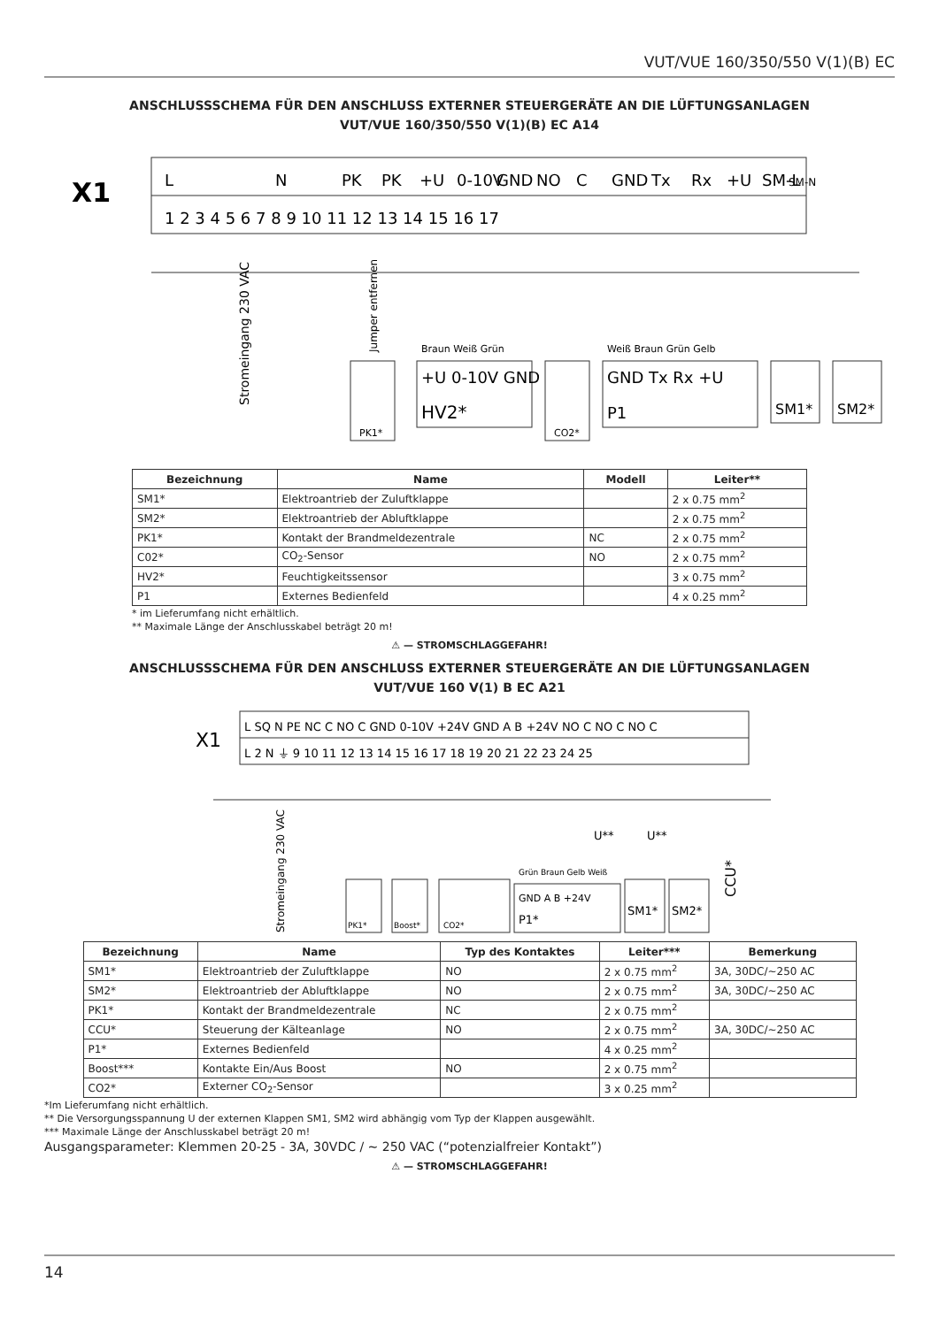VUT/VUE 160/350/550 V(1)(B) EC
ANSCHLUSSSCHEMA FÜR DEN ANSCHLUSS EXTERNER STEUERGERÄTE AN DIE LÜFTUNGSANLAGEN
VUT/VUE 160/350/550 V(1)(B) EC A14
X1
L
N
PK
PK
+U
0-10V
GND
NO
C
GND
Tx
Rx
+U
SM-L
SM-N
1 2 3 4 5 6 7 8 9 10 11 12 13 14 15 16 17
Stromeingang 230 VAC
Jumper entfernen
PK1*
+U 0-10V GND
HV2*
Braun Weiß Grün
CO2*
GND Tx Rx +U
P1
Weiß Braun Grün Gelb
SM1*
SM2*
| Bezeichnung | Name | Modell | Leiter** |
| --- | --- | --- | --- |
| SM1* | Elektroantrieb der Zuluftklappe | | 2 x 0.75 mm<sup>2</sup> |
| SM2* | Elektroantrieb der Abluftklappe | | 2 x 0.75 mm<sup>2</sup> |
| PK1* | Kontakt der Brandmeldezentrale | NC | 2 x 0.75 mm<sup>2</sup> |
| C02* | CO<sub>2</sub>-Sensor | NO | 2 x 0.75 mm<sup>2</sup> |
| HV2* | Feuchtigkeitssensor | | 3 x 0.75 mm<sup>2</sup> |
| P1 | Externes Bedienfeld | | 4 x 0.25 mm<sup>2</sup> |
* im Lieferumfang nicht erhältlich.
** Maximale Länge der Anschlusskabel beträgt 20 m!
⚠ — STROMSCHLAGGEFAHR!
ANSCHLUSSSCHEMA FÜR DEN ANSCHLUSS EXTERNER STEUERGERÄTE AN DIE LÜFTUNGSANLAGEN
VUT/VUE 160 V(1) B EC A21
X1
L SQ N PE NC C NO C GND 0-10V +24V GND A B +24V NO C NO C NO C
L 2 N ⏚ 9 10 11 12 13 14 15 16 17 18 19 20 21 22 23 24 25
Stromeingang 230 VAC
U**
U**
CCU*
PK1*
Boost*
CO2*
GND A B +24V
P1*
Grün Braun Gelb Weiß
SM1*
SM2*
| Bezeichnung | Name | Typ des Kontaktes | Leiter*** | Bemerkung |
| --- | --- | --- | --- | --- |
| SM1* | Elektroantrieb der Zuluftklappe | NO | 2 x 0.75 mm<sup>2</sup> | 3A, 30DC/~250 AC |
| SM2* | Elektroantrieb der Abluftklappe | NO | 2 x 0.75 mm<sup>2</sup> | 3A, 30DC/~250 AC |
| PK1* | Kontakt der Brandmeldezentrale | NC | 2 x 0.75 mm<sup>2</sup> | |
| CCU* | Steuerung der Kälteanlage | NO | 2 x 0.75 mm<sup>2</sup> | 3A, 30DC/~250 AC |
| P1* | Externes Bedienfeld | | 4 x 0.25 mm<sup>2</sup> | |
| Boost*** | Kontakte Ein/Aus Boost | NO | 2 x 0.75 mm<sup>2</sup> | |
| CO2* | Externer CO<sub>2</sub>-Sensor | | 3 x 0.25 mm<sup>2</sup> | |
*Im Lieferumfang nicht erhältlich.
** Die Versorgungsspannung U der externen Klappen SM1, SM2 wird abhängig vom Typ der Klappen ausgewählt.
*** Maximale Länge der Anschlusskabel beträgt 20 m!
Ausgangsparameter: Klemmen 20-25 - 3A, 30VDC / ~ 250 VAC (“potenzialfreier Kontakt”)
⚠ — STROMSCHLAGGEFAHR!
14